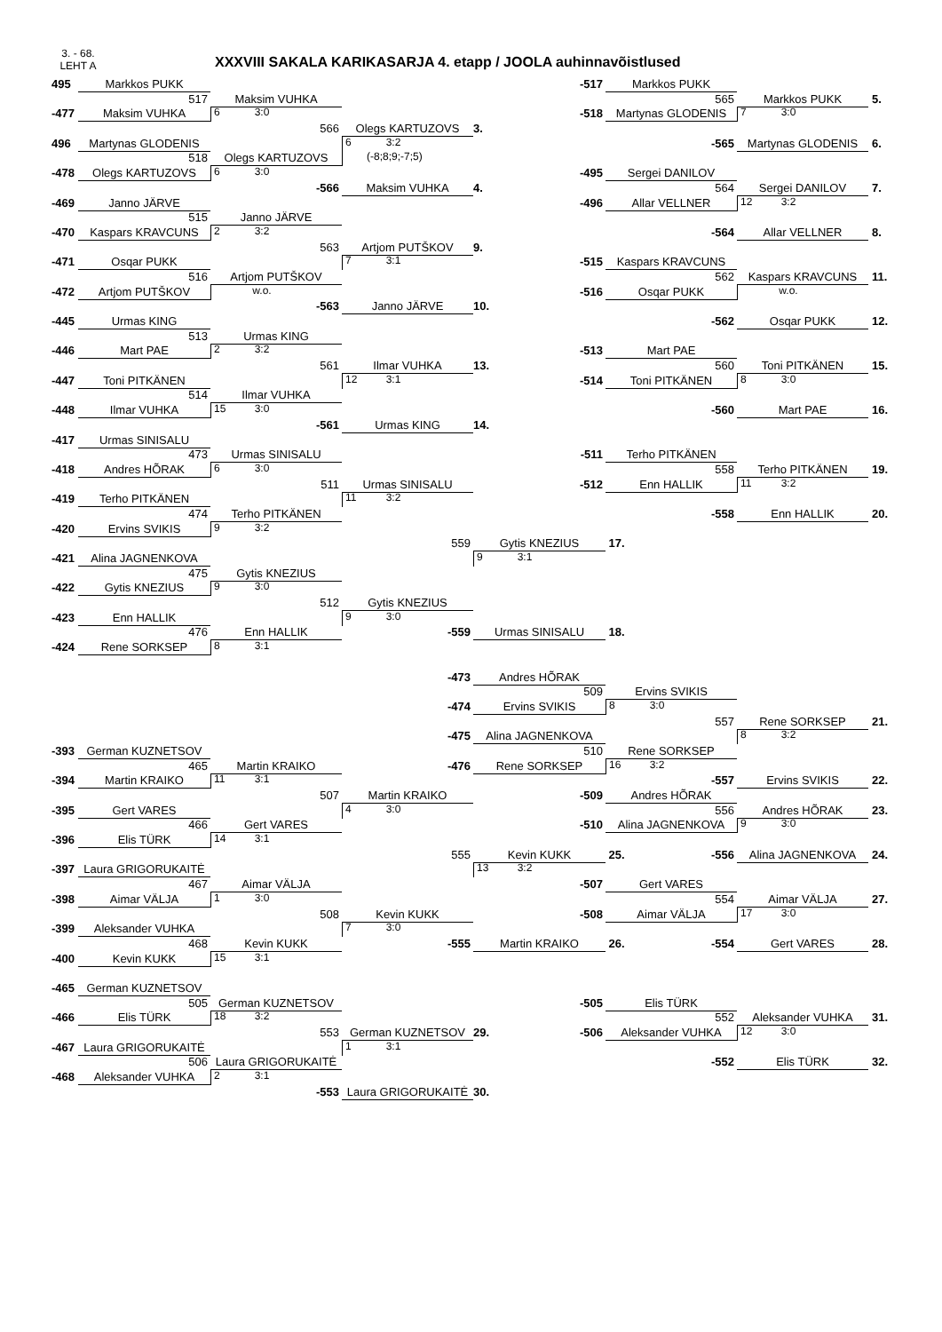3. - 68.
LEHT A
XXXVIII SAKALA KARIKASARJA 4. etapp / JOOLA auhinnavõistlused
495 Markkos PUKK -517 Markkos PUKK
517 Maksim VUHKA 565 Markkos PUKK 5.
-477 Maksim VUHKA 6 3:0 -518 Martynas GLODENIS 7 3:0
566 Olegs KARTUZOVS 3.
496 Martynas GLODENIS 6 3:2 -565 Martynas GLODENIS 6.
518 Olegs KARTUZOVS (-8;8;9;-7;5)
-478 Olegs KARTUZOVS 6 3:0 -495 Sergei DANILOV
-566 Maksim VUHKA 4. 564 Sergei DANILOV 7.
-469 Janno JÄRVE -496 Allar VELLNER 12 3:2
515 Janno JÄRVE
-470 Kaspars KRAVCUNS 2 3:2 -564 Allar VELLNER 8.
563 Artjom PUTŠKOV 9.
-471 Osqar PUKK 7 3:1 -515 Kaspars KRAVCUNS
516 Artjom PUTŠKOV 562 Kaspars KRAVCUNS 11.
-472 Artjom PUTŠKOV w.o. -516 Osqar PUKK w.o.
-563 Janno JÄRVE 10.
-445 Urmas KING -562 Osqar PUKK 12.
513 Urmas KING
-446 Mart PAE 2 3:2 -513 Mart PAE
561 Ilmar VUHKA 13. 560 Toni PITKÄNEN 15.
-447 Toni PITKÄNEN 12 3:1 -514 Toni PITKÄNEN 8 3:0
514 Ilmar VUHKA
-448 Ilmar VUHKA 15 3:0 -560 Mart PAE 16.
-561 Urmas KING 14.
-417 Urmas SINISALU
473 Urmas SINISALU -511 Terho PITKÄNEN
-418 Andres HÕRAK 6 3:0 558 Terho PITKÄNEN 19.
511 Urmas SINISALU -512 Enn HALLIK 11 3:2
-419 Terho PITKÄNEN 11 3:2
474 Terho PITKÄNEN -558 Enn HALLIK 20.
-420 Ervins SVIKIS 9 3:2
559 Gytis KNEZIUS 17.
-421 Alina JAGNENKOVA 9 3:1
475 Gytis KNEZIUS
-422 Gytis KNEZIUS 9 3:0
512 Gytis KNEZIUS
-423 Enn HALLIK 9 3:0
476 Enn HALLIK -559 Urmas SINISALU 18.
-424 Rene SORKSEP 8 3:1
-473 Andres HÕRAK
509 Ervins SVIKIS
-474 Ervins SVIKIS 8 3:0
557 Rene SORKSEP 21.
-475 Alina JAGNENKOVA 8 3:2
-393 German KUZNETSOV 510 Rene SORKSEP
465 Martin KRAIKO -476 Rene SORKSEP 16 3:2
-394 Martin KRAIKO 11 3:1 -557 Ervins SVIKIS 22.
507 Martin KRAIKO -509 Andres HÕRAK
-395 Gert VARES 4 3:0 556 Andres HÕRAK 23.
466 Gert VARES -510 Alina JAGNENKOVA 9 3:0
-396 Elis TÜRK 14 3:1
555 Kevin KUKK 25. -556 Alina JAGNENKOVA 24.
-397 Laura GRIGORUKAITĖ 13 3:2
467 Aimar VÄLJA -507 Gert VARES
-398 Aimar VÄLJA 1 3:0 554 Aimar VÄLJA 27.
508 Kevin KUKK -508 Aimar VÄLJA 17 3:0
-399 Aleksander VUHKA 7 3:0
468 Kevin KUKK -555 Martin KRAIKO 26. -554 Gert VARES 28.
-400 Kevin KUKK 15 3:1
-465 German KUZNETSOV
505 German KUZNETSOV -505 Elis TÜRK
-466 Elis TÜRK 18 3:2 552 Aleksander VUHKA 31.
553 German KUZNETSOV 29. -506 Aleksander VUHKA 12 3:0
-467 Laura GRIGORUKAITĖ 1 3:1
506 Laura GRIGORUKAITĖ -552 Elis TÜRK 32.
-468 Aleksander VUHKA 2 3:1
-553 Laura GRIGORUKAITĖ 30.